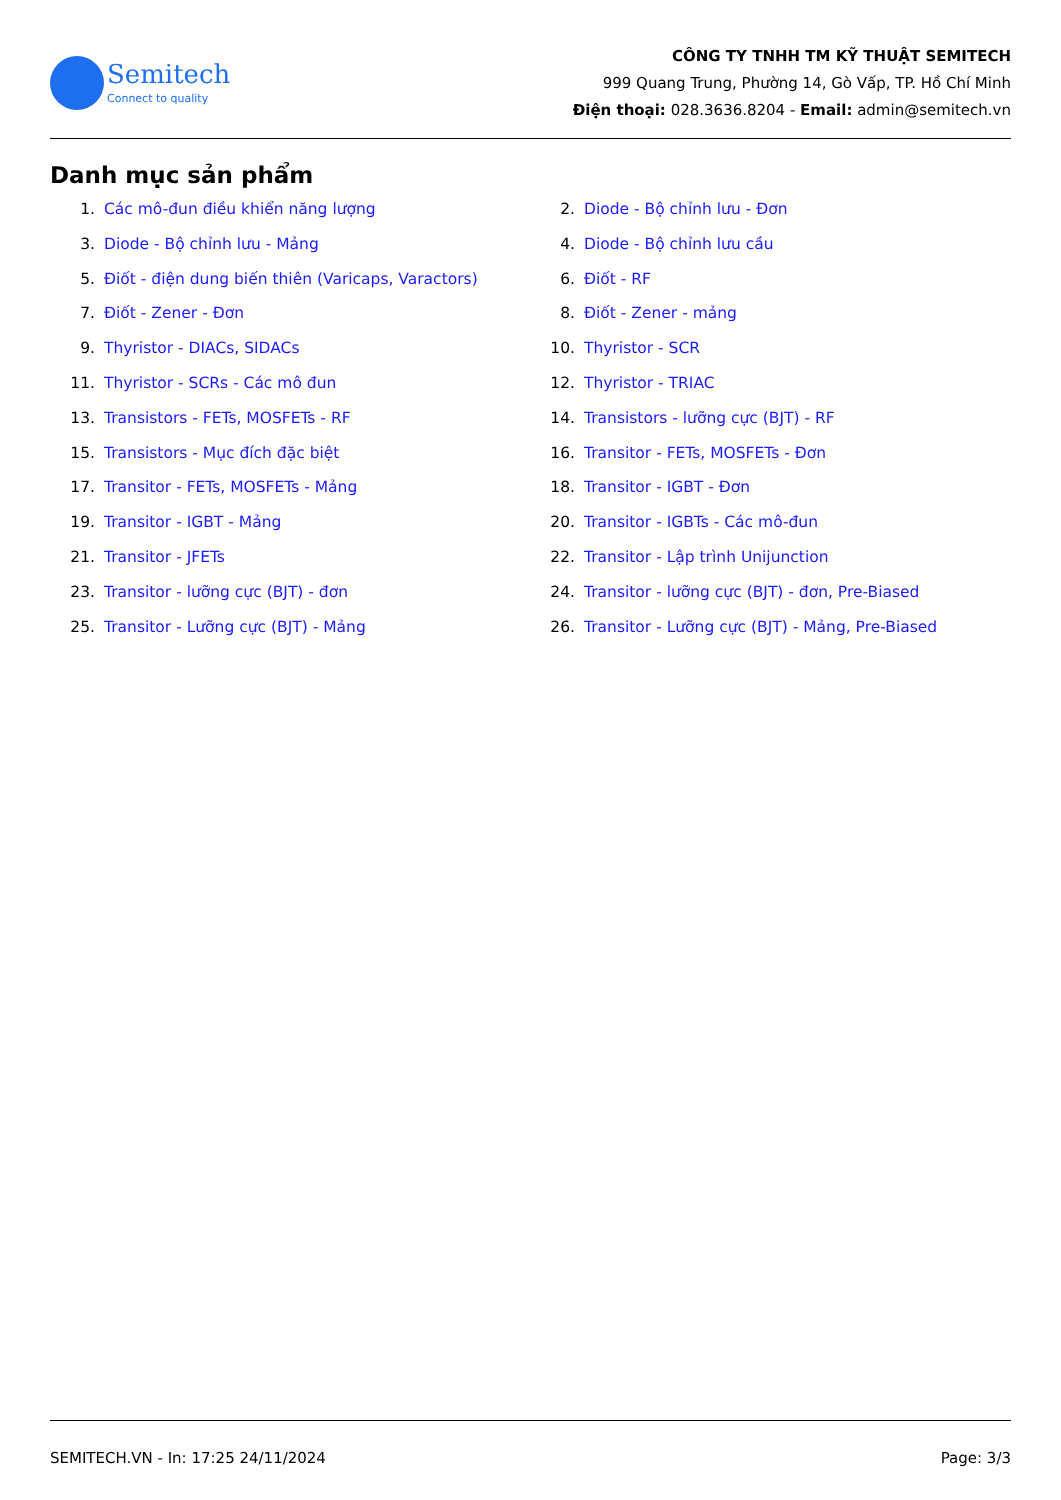Semitech
Connect to quality
CÔNG TY TNHH TM KỸ THUẬT SEMITECH
999 Quang Trung, Phường 14, Gò Vấp, TP. Hồ Chí Minh
Điện thoại: 028.3636.8204 - Email: admin@semitech.vn
Danh mục sản phẩm
1. Các mô-đun điều khiển năng lượng
2. Diode - Bộ chỉnh lưu - Đơn
3. Diode - Bộ chỉnh lưu - Mảng
4. Diode - Bộ chỉnh lưu cầu
5. Điốt - điện dung biến thiên (Varicaps, Varactors)
6. Điốt - RF
7. Điốt - Zener - Đơn
8. Điốt - Zener - mảng
9. Thyristor - DIACs, SIDACs
10. Thyristor - SCR
11. Thyristor - SCRs - Các mô đun
12. Thyristor - TRIAC
13. Transistors - FETs, MOSFETs - RF
14. Transistors - lưỡng cực (BJT) - RF
15. Transistors - Mục đích đặc biệt
16. Transitor - FETs, MOSFETs - Đơn
17. Transitor - FETs, MOSFETs - Mảng
18. Transitor - IGBT - Đơn
19. Transitor - IGBT - Mảng
20. Transitor - IGBTs - Các mô-đun
21. Transitor - JFETs
22. Transitor - Lập trình Unijunction
23. Transitor - lưỡng cực (BJT) - đơn
24. Transitor - lưỡng cực (BJT) - đơn, Pre-Biased
25. Transitor - Lưỡng cực (BJT) - Mảng
26. Transitor - Lưỡng cực (BJT) - Mảng, Pre-Biased
SEMITECH.VN - In: 17:25 24/11/2024 Page: 3/3